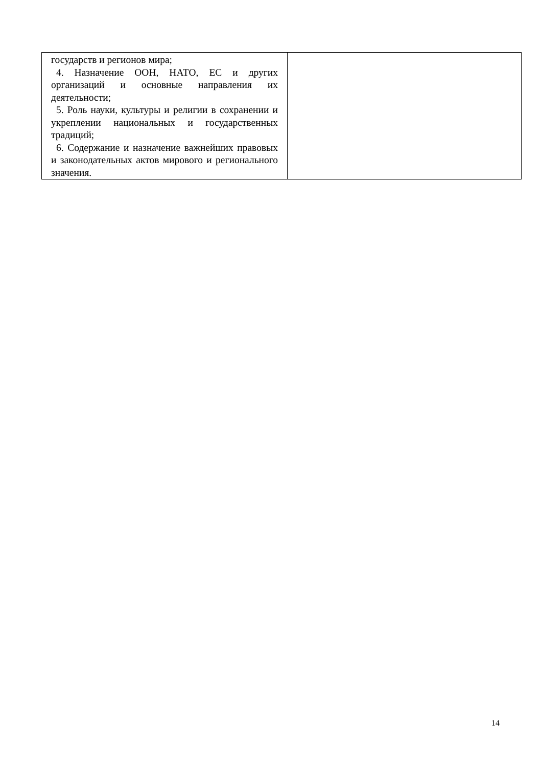| государств и регионов мира; 4. Назначение ООН, НАТО, ЕС и других организаций и основные направления их деятельности; 5. Роль науки, культуры и религии в сохранении и укреплении национальных и государственных традиций; 6. Содержание и назначение важнейших правовых и законодательных актов мирового и регионального значения. | |
14